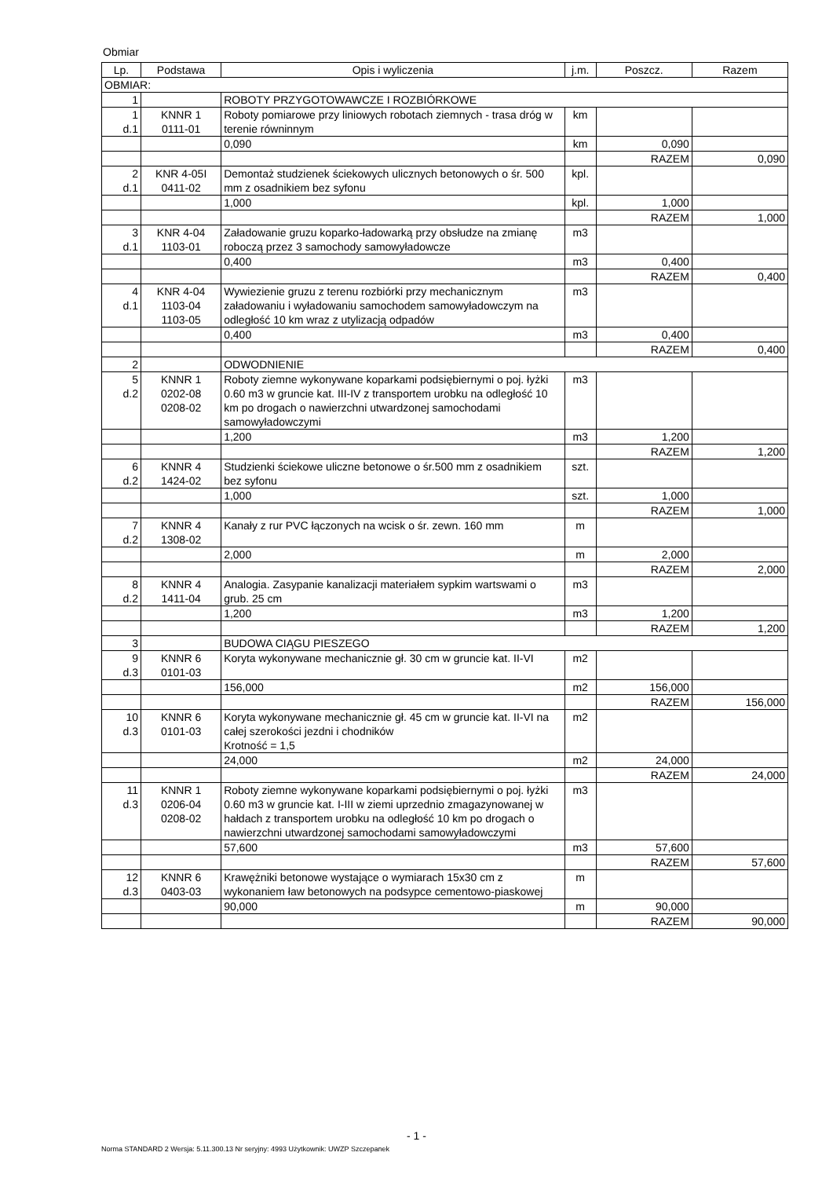Obmiar
| Lp. | Podstawa | Opis i wyliczenia | j.m. | Poszcz. | Razem |
| --- | --- | --- | --- | --- | --- |
| OBMIAR: | | | | | |
| 1 | | ROBOTY PRZYGOTOWAWCZE I ROZBIÓRKOWE | | | |
| 1 d.1 | KNNR 1 0111-01 | Roboty pomiarowe przy liniowych robotach ziemnych - trasa dróg w terenie równinnym | km | | |
| | | 0,090 | km | 0,090 | |
| | | | | RAZEM | 0,090 |
| 2 d.1 | KNR 4-05I 0411-02 | Demontaż studzienek ściekowych ulicznych betonowych o śr. 500 mm z osadnikiem bez syfonu | kpl. | | |
| | | 1,000 | kpl. | 1,000 | |
| | | | | RAZEM | 1,000 |
| 3 d.1 | KNR 4-04 1103-01 | Załadowanie gruzu koparko-ładowarką przy obsłudze na zmianę roboczą przez 3 samochody samowyładowcze | m3 | | |
| | | 0,400 | m3 | 0,400 | |
| | | | | RAZEM | 0,400 |
| 4 d.1 | KNR 4-04 1103-04 1103-05 | Wywiezienie gruzu z terenu rozbiórki przy mechanicznym załadowaniu i wyładowaniu samochodem samowyładowczym na odległość 10 km wraz z utylizacją odpadów | m3 | | |
| | | 0,400 | m3 | 0,400 | |
| | | | | RAZEM | 0,400 |
| 2 | | ODWODNIENIE | | | |
| 5 d.2 | KNNR 1 0202-08 0208-02 | Roboty ziemne wykonywane koparkami podsiębiernymi o poj. łyżki 0.60 m3 w gruncie kat. III-IV z transportem urobku na odległość 10 km po drogach o nawierzchni utwardzonej samochodami samowyładowczymi | m3 | | |
| | | 1,200 | m3 | 1,200 | |
| | | | | RAZEM | 1,200 |
| 6 d.2 | KNNR 4 1424-02 | Studzienki ściekowe uliczne betonowe o śr.500 mm z osadnikiem bez syfonu | szt. | | |
| | | 1,000 | szt. | 1,000 | |
| | | | | RAZEM | 1,000 |
| 7 d.2 | KNNR 4 1308-02 | Kanały z rur PVC łączonych na wcisk o śr. zewn. 160 mm | m | | |
| | | 2,000 | m | 2,000 | |
| | | | | RAZEM | 2,000 |
| 8 d.2 | KNNR 4 1411-04 | Analogia. Zasypanie kanalizacji materiałem sypkim wartswami o grub. 25 cm | m3 | | |
| | | 1,200 | m3 | 1,200 | |
| | | | | RAZEM | 1,200 |
| 3 | | BUDOWA CIĄGU PIESZEGO | | | |
| 9 d.3 | KNNR 6 0101-03 | Koryta wykonywane mechanicznie gł. 30 cm w gruncie kat. II-VI | m2 | | |
| | | 156,000 | m2 | 156,000 | |
| | | | | RAZEM | 156,000 |
| 10 d.3 | KNNR 6 0101-03 | Koryta wykonywane mechanicznie gł. 45 cm w gruncie kat. II-VI na całej szerokości jezdni i chodników Krotność = 1,5 | m2 | | |
| | | 24,000 | m2 | 24,000 | |
| | | | | RAZEM | 24,000 |
| 11 d.3 | KNNR 1 0206-04 0208-02 | Roboty ziemne wykonywane koparkami podsiębiernymi o poj. łyżki 0.60 m3 w gruncie kat. I-III w ziemi uprzednio zmagazynowanej w hałdach z transportem urobku na odległość 10 km po drogach o nawierzchni utwardzonej samochodami samowyładowczymi | m3 | | |
| | | 57,600 | m3 | 57,600 | |
| | | | | RAZEM | 57,600 |
| 12 d.3 | KNNR 6 0403-03 | Krawężniki betonowe wystające o wymiarach 15x30 cm z wykonaniem ław betonowych na podsypce cementowo-piaskowej | m | | |
| | | 90,000 | m | 90,000 | |
| | | | | RAZEM | 90,000 |
- 1 -
Norma STANDARD 2 Wersja: 5.11.300.13 Nr seryjny: 4993 Użytkownik: UWZP Szczepanek